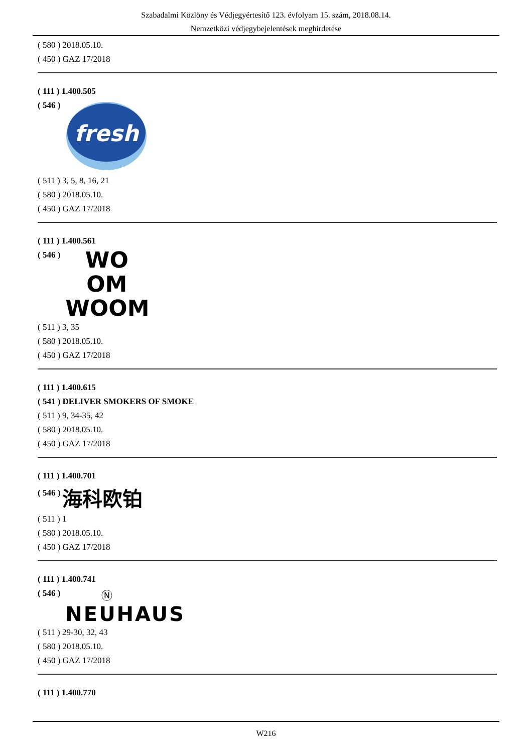Szabadalmi Közlöny és Védjegyértesítő 123. évfolyam 15. szám, 2018.08.14.
Nemzetközi védjegybejelentések meghirdetése
( 580 ) 2018.05.10.
( 450 ) GAZ 17/2018
( 111 ) 1.400.505
( 546 )
fresh
( 511 ) 3, 5, 8, 16, 21
( 580 ) 2018.05.10.
( 450 ) GAZ 17/2018
( 111 ) 1.400.561
( 546 )
WO
OM
WOOM
( 511 ) 3, 35
( 580 ) 2018.05.10.
( 450 ) GAZ 17/2018
( 111 ) 1.400.615
( 541 ) DELIVER SMOKERS OF SMOKE
( 511 ) 9, 34-35, 42
( 580 ) 2018.05.10.
( 450 ) GAZ 17/2018
( 111 ) 1.400.701
( 546 )
海科欧铂
( 511 ) 1
( 580 ) 2018.05.10.
( 450 ) GAZ 17/2018
( 111 ) 1.400.741
( 546 )
Ⓝ
NEUHAUS
( 511 ) 29-30, 32, 43
( 580 ) 2018.05.10.
( 450 ) GAZ 17/2018
( 111 ) 1.400.770
W216